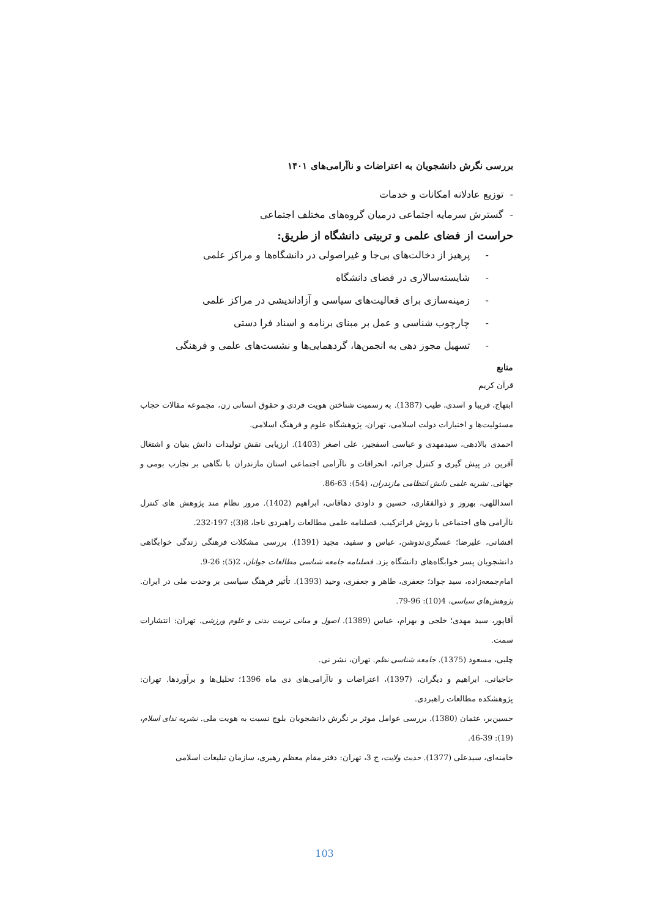بررسی نگرش دانشجویان به اعتراضات و ناآرامی‌های ۱۴۰۱
- توزیع عادلانه امکانات و خدمات
- گسترش سرمایه اجتماعی درمیان گروه‌های مختلف اجتماعی
حراست از فضای علمی و تربیتی دانشگاه از طریق:
- پرهیز از دخالت‌های بی‌جا و غیراصولی در دانشگاه‌ها و مراکز علمی
- شایسته‌سالاری در فضای دانشگاه
- زمینه‌سازی برای فعالیت‌های سیاسی و آزاداندیشی در مراکز علمی
- چارچوب شناسی و عمل بر مبنای برنامه و اسناد فرا دستی
- تسهیل مجوز دهی به انجمن‌ها، گردهمایی‌ها و نشست‌های علمی و فرهنگی
منابع
قرآن کریم
ابتهاج، فریبا و اسدی، طیب (1387). به رسمیت شناختن هویت فردی و حقوق انسانی زن، مجموعه مقالات حجاب مسئولیت‌ها و اختیارات دولت اسلامی، تهران، پژوهشگاه علوم و فرهنگ اسلامی.
احمدی بالادهی، سیدمهدی و عباسی اسفجیر، علی اصغر (1403). ارزیابی نقش تولیدات دانش بنیان و اشتغال آفرین در پیش گیری و کنترل جرائم، انحرافات و ناآرامی اجتماعی استان مازندران با نگاهی بر تجارب بومی و جهانی. نشریه علمی دانش انتظامی مازندران، (54): 63-86.
اسداللهی، بهروز و ذوالفقاری، حسین و داودی دهاقانی، ابراهیم (1402). مرور نظام مند پژوهش های کنترل ناآرامی های اجتماعی با روش فراترکیب. فصلنامه علمی مطالعات راهبردی ناجا، 8(3): 197-232.
افشانی، علیرضا؛ عسگری‌ندوشن، عباس و سفید، مجید (1391). بررسی مشکلات فرهنگی زندگی خوابگاهی دانشجویان پسر خوابگاه‌های دانشگاه یزد. فصلنامه جامعه شناسی مطالعات جوانان، 2(5): 26-9.
امام‌جمعه‌زاده، سید جواد؛ جعفری، طاهر و جعفری، وحید (1393). تأثیر فرهنگ سیاسی بر وحدت ملی در ایران. پژوهش‌های سیاسی، 4(10): 96-79.
آقاپور، سید مهدی؛ خلجی و بهرام، عباس (1389). اصول و مبانی تربیت بدنی و علوم ورزشی. تهران: انتشارات سمت.
چلبی، مسعود (1375). جامعه شناسی نظم. تهران، نشر نی.
حاجیانی، ابراهیم و دیگران، (1397)، اعتراضات و ناآرامی‌های دی ماه 1396؛ تحلیل‌ها و برآوردها. تهران: پژوهشکده مطالعات راهبردی.
حسین‌بر، عثمان (1380). بررسی عوامل موثر بر نگرش دانشجویان بلوچ نسبت به هویت ملی. نشریه ندای اسلام، (19): 39-46.
خامنه‌ای، سیدعلی (1377). حدیث ولایت، ج 3، تهران: دفتر مقام معظم رهبری، سازمان تبلیغات اسلامی
103